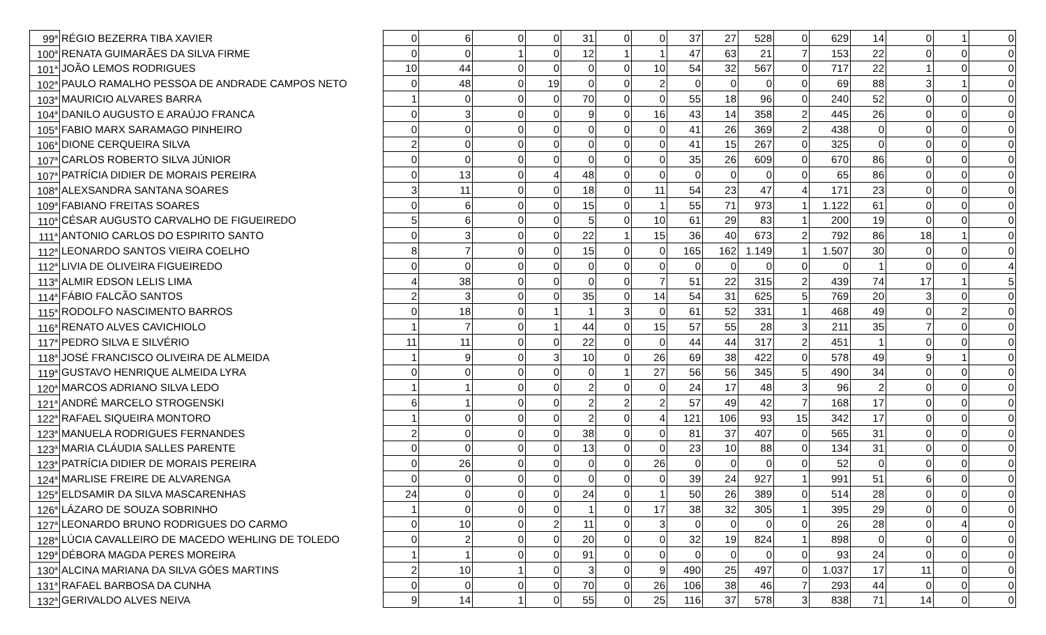| 99<sup>a</sup> | RÉGIO BEZERRA TIBA XAVIER | 0 | 6 | 0 | 0 | 31 | 0 | 0 | 37 | 27 | 528 | 0 | 629 | 14 | 0 | 1 | 0 |
| 100<sup>a</sup> | RENATA GUIMARÃES DA SILVA FIRME | 0 | 0 | 1 | 0 | 12 | 1 | 1 | 47 | 63 | 21 | 7 | 153 | 22 | 0 | 0 | 0 |
| 101<sup>a</sup> | JOÃO LEMOS RODRIGUES | 10 | 44 | 0 | 0 | 0 | 0 | 10 | 54 | 32 | 567 | 0 | 717 | 22 | 1 | 0 | 0 |
| 102<sup>a</sup> | PAULO RAMALHO PESSOA DE ANDRADE CAMPOS NETO | 0 | 48 | 0 | 19 | 0 | 0 | 2 | 0 | 0 | 0 | 0 | 69 | 88 | 3 | 1 | 0 |
| 103<sup>a</sup> | MAURICIO ALVARES BARRA | 1 | 0 | 0 | 0 | 70 | 0 | 0 | 55 | 18 | 96 | 0 | 240 | 52 | 0 | 0 | 0 |
| 104<sup>a</sup> | DANILO AUGUSTO E ARAÚJO FRANCA | 0 | 3 | 0 | 0 | 9 | 0 | 16 | 43 | 14 | 358 | 2 | 445 | 26 | 0 | 0 | 0 |
| 105<sup>a</sup> | FABIO MARX SARAMAGO PINHEIRO | 0 | 0 | 0 | 0 | 0 | 0 | 0 | 41 | 26 | 369 | 2 | 438 | 0 | 0 | 0 | 0 |
| 106<sup>a</sup> | DIONE CERQUEIRA SILVA | 2 | 0 | 0 | 0 | 0 | 0 | 0 | 41 | 15 | 267 | 0 | 325 | 0 | 0 | 0 | 0 |
| 107<sup>a</sup> | CARLOS ROBERTO SILVA JÚNIOR | 0 | 0 | 0 | 0 | 0 | 0 | 0 | 35 | 26 | 609 | 0 | 670 | 86 | 0 | 0 | 0 |
| 107<sup>a</sup> | PATRÍCIA DIDIER DE MORAIS PEREIRA | 0 | 13 | 0 | 4 | 48 | 0 | 0 | 0 | 0 | 0 | 0 | 65 | 86 | 0 | 0 | 0 |
| 108<sup>a</sup> | ALEXSANDRA SANTANA SOARES | 3 | 11 | 0 | 0 | 18 | 0 | 11 | 54 | 23 | 47 | 4 | 171 | 23 | 0 | 0 | 0 |
| 109<sup>a</sup> | FABIANO FREITAS SOARES | 0 | 6 | 0 | 0 | 15 | 0 | 1 | 55 | 71 | 973 | 1 | 1.122 | 61 | 0 | 0 | 0 |
| 110<sup>a</sup> | CÉSAR AUGUSTO CARVALHO DE FIGUEIREDO | 5 | 6 | 0 | 0 | 5 | 0 | 10 | 61 | 29 | 83 | 1 | 200 | 19 | 0 | 0 | 0 |
| 111<sup>a</sup> | ANTONIO CARLOS DO ESPIRITO SANTO | 0 | 3 | 0 | 0 | 22 | 1 | 15 | 36 | 40 | 673 | 2 | 792 | 86 | 18 | 1 | 0 |
| 112<sup>a</sup> | LEONARDO SANTOS VIEIRA COELHO | 8 | 7 | 0 | 0 | 15 | 0 | 0 | 165 | 162 | 1.149 | 1 | 1.507 | 30 | 0 | 0 | 0 |
| 112<sup>a</sup> | LIVIA DE OLIVEIRA FIGUEIREDO | 0 | 0 | 0 | 0 | 0 | 0 | 0 | 0 | 0 | 0 | 0 | 0 | 1 | 0 | 0 | 4 |
| 113<sup>a</sup> | ALMIR EDSON LELIS LIMA | 4 | 38 | 0 | 0 | 0 | 0 | 7 | 51 | 22 | 315 | 2 | 439 | 74 | 17 | 1 | 5 |
| 114<sup>a</sup> | FÁBIO FALCÃO SANTOS | 2 | 3 | 0 | 0 | 35 | 0 | 14 | 54 | 31 | 625 | 5 | 769 | 20 | 3 | 0 | 0 |
| 115<sup>a</sup> | RODOLFO NASCIMENTO BARROS | 0 | 18 | 0 | 1 | 1 | 3 | 0 | 61 | 52 | 331 | 1 | 468 | 49 | 0 | 2 | 0 |
| 116<sup>a</sup> | RENATO ALVES CAVICHIOLO | 1 | 7 | 0 | 1 | 44 | 0 | 15 | 57 | 55 | 28 | 3 | 211 | 35 | 7 | 0 | 0 |
| 117<sup>a</sup> | PEDRO SILVA E SILVÉRIO | 11 | 11 | 0 | 0 | 22 | 0 | 0 | 44 | 44 | 317 | 2 | 451 | 1 | 0 | 0 | 0 |
| 118<sup>a</sup> | JOSÉ FRANCISCO OLIVEIRA DE ALMEIDA | 1 | 9 | 0 | 3 | 10 | 0 | 26 | 69 | 38 | 422 | 0 | 578 | 49 | 9 | 1 | 0 |
| 119<sup>a</sup> | GUSTAVO HENRIQUE ALMEIDA LYRA | 0 | 0 | 0 | 0 | 0 | 1 | 27 | 56 | 56 | 345 | 5 | 490 | 34 | 0 | 0 | 0 |
| 120<sup>a</sup> | MARCOS ADRIANO SILVA LEDO | 1 | 1 | 0 | 0 | 2 | 0 | 0 | 24 | 17 | 48 | 3 | 96 | 2 | 0 | 0 | 0 |
| 121<sup>a</sup> | ANDRÉ MARCELO STROGENSKI | 6 | 1 | 0 | 0 | 2 | 2 | 2 | 57 | 49 | 42 | 7 | 168 | 17 | 0 | 0 | 0 |
| 122<sup>a</sup> | RAFAEL SIQUEIRA MONTORO | 1 | 0 | 0 | 0 | 2 | 0 | 4 | 121 | 106 | 93 | 15 | 342 | 17 | 0 | 0 | 0 |
| 123<sup>a</sup> | MANUELA RODRIGUES FERNANDES | 2 | 0 | 0 | 0 | 38 | 0 | 0 | 81 | 37 | 407 | 0 | 565 | 31 | 0 | 0 | 0 |
| 123<sup>a</sup> | MARIA CLÁUDIA SALLES PARENTE | 0 | 0 | 0 | 0 | 13 | 0 | 0 | 23 | 10 | 88 | 0 | 134 | 31 | 0 | 0 | 0 |
| 123<sup>a</sup> | PATRÍCIA DIDIER DE MORAIS PEREIRA | 0 | 26 | 0 | 0 | 0 | 0 | 26 | 0 | 0 | 0 | 0 | 52 | 0 | 0 | 0 | 0 |
| 124<sup>a</sup> | MARLISE FREIRE DE ALVARENGA | 0 | 0 | 0 | 0 | 0 | 0 | 0 | 39 | 24 | 927 | 1 | 991 | 51 | 6 | 0 | 0 |
| 125<sup>a</sup> | ELDSAMIR DA SILVA MASCARENHAS | 24 | 0 | 0 | 0 | 24 | 0 | 1 | 50 | 26 | 389 | 0 | 514 | 28 | 0 | 0 | 0 |
| 126<sup>a</sup> | LÁZARO DE SOUZA SOBRINHO | 1 | 0 | 0 | 0 | 1 | 0 | 17 | 38 | 32 | 305 | 1 | 395 | 29 | 0 | 0 | 0 |
| 127<sup>a</sup> | LEONARDO BRUNO RODRIGUES DO CARMO | 0 | 10 | 0 | 2 | 11 | 0 | 3 | 0 | 0 | 0 | 0 | 26 | 28 | 0 | 4 | 0 |
| 128<sup>a</sup> | LÚCIA CAVALLEIRO DE MACEDO WEHLING DE TOLEDO | 0 | 2 | 0 | 0 | 20 | 0 | 0 | 32 | 19 | 824 | 1 | 898 | 0 | 0 | 0 | 0 |
| 129<sup>a</sup> | DÉBORA MAGDA PERES MOREIRA | 1 | 1 | 0 | 0 | 91 | 0 | 0 | 0 | 0 | 0 | 0 | 93 | 24 | 0 | 0 | 0 |
| 130<sup>a</sup> | ALCINA MARIANA DA SILVA GÓES MARTINS | 2 | 10 | 1 | 0 | 3 | 0 | 9 | 490 | 25 | 497 | 0 | 1.037 | 17 | 11 | 0 | 0 |
| 131<sup>a</sup> | RAFAEL BARBOSA DA CUNHA | 0 | 0 | 0 | 0 | 70 | 0 | 26 | 106 | 38 | 46 | 7 | 293 | 44 | 0 | 0 | 0 |
| 132<sup>a</sup> | GERIVALDO ALVES NEIVA | 9 | 14 | 1 | 0 | 55 | 0 | 25 | 116 | 37 | 578 | 3 | 838 | 71 | 14 | 0 | 0 |